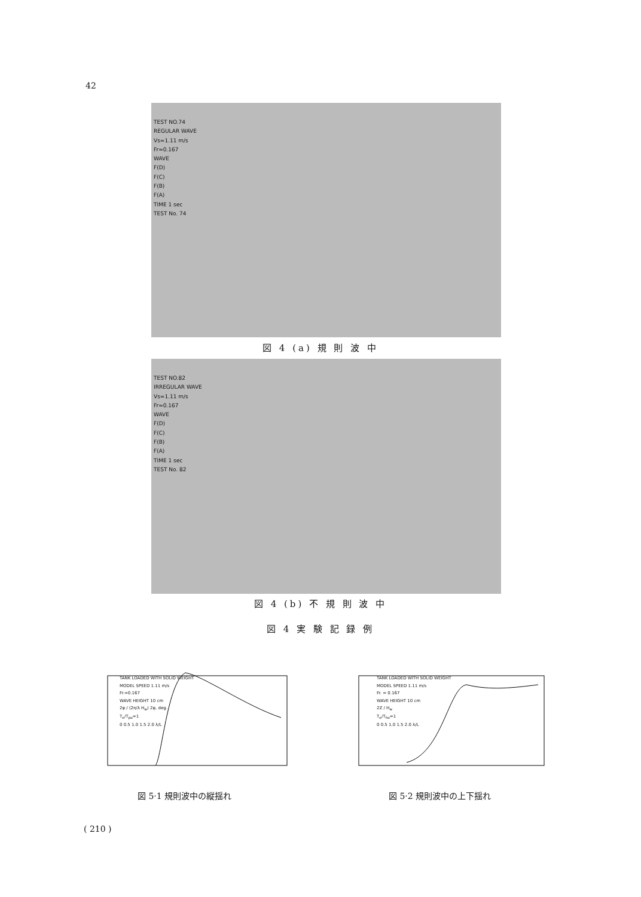42
TEST NO.74
REGULAR WAVE
Vs=1.11 m/s
Fr=0.167
WAVE
F(D)
F(C)
F(B)
F(A)
TIME 1 sec
TEST No. 74
図 4 (a) 規 則 波 中
TEST NO.82
IRREGULAR WAVE
Vs=1.11 m/s
Fr=0.167
WAVE
F(D)
F(C)
F(B)
F(A)
TIME 1 sec
TEST No. 82
図 4 (b) 不 規 則 波 中
図 4 実 験 記 録 例
TANK LOADED WITH SOLID WEIGHT
MODEL SPEED 1.11 m/s
Fr.=0.167
WAVE HEIGHT 10 cm
2φ / (2π/λ H<sub>w</sub>) 2φ, deg.
T<sub>e</sub>/T<sub>po</sub>=1
0 0.5 1.0 1.5 2.0 λ/L
図 5·1 規則波中の縦揺れ
TANK LOADED WITH SOLID WEIGHT
MODEL SPEED 1.11 m/s
Fr. = 0.167
WAVE HEIGHT 10 cm
2Z / H<sub>w</sub>
T<sub>e</sub>/T<sub>ho</sub>=1
0 0.5 1.0 1.5 2.0 λ/L
図 5·2 規則波中の上下揺れ
( 210 )